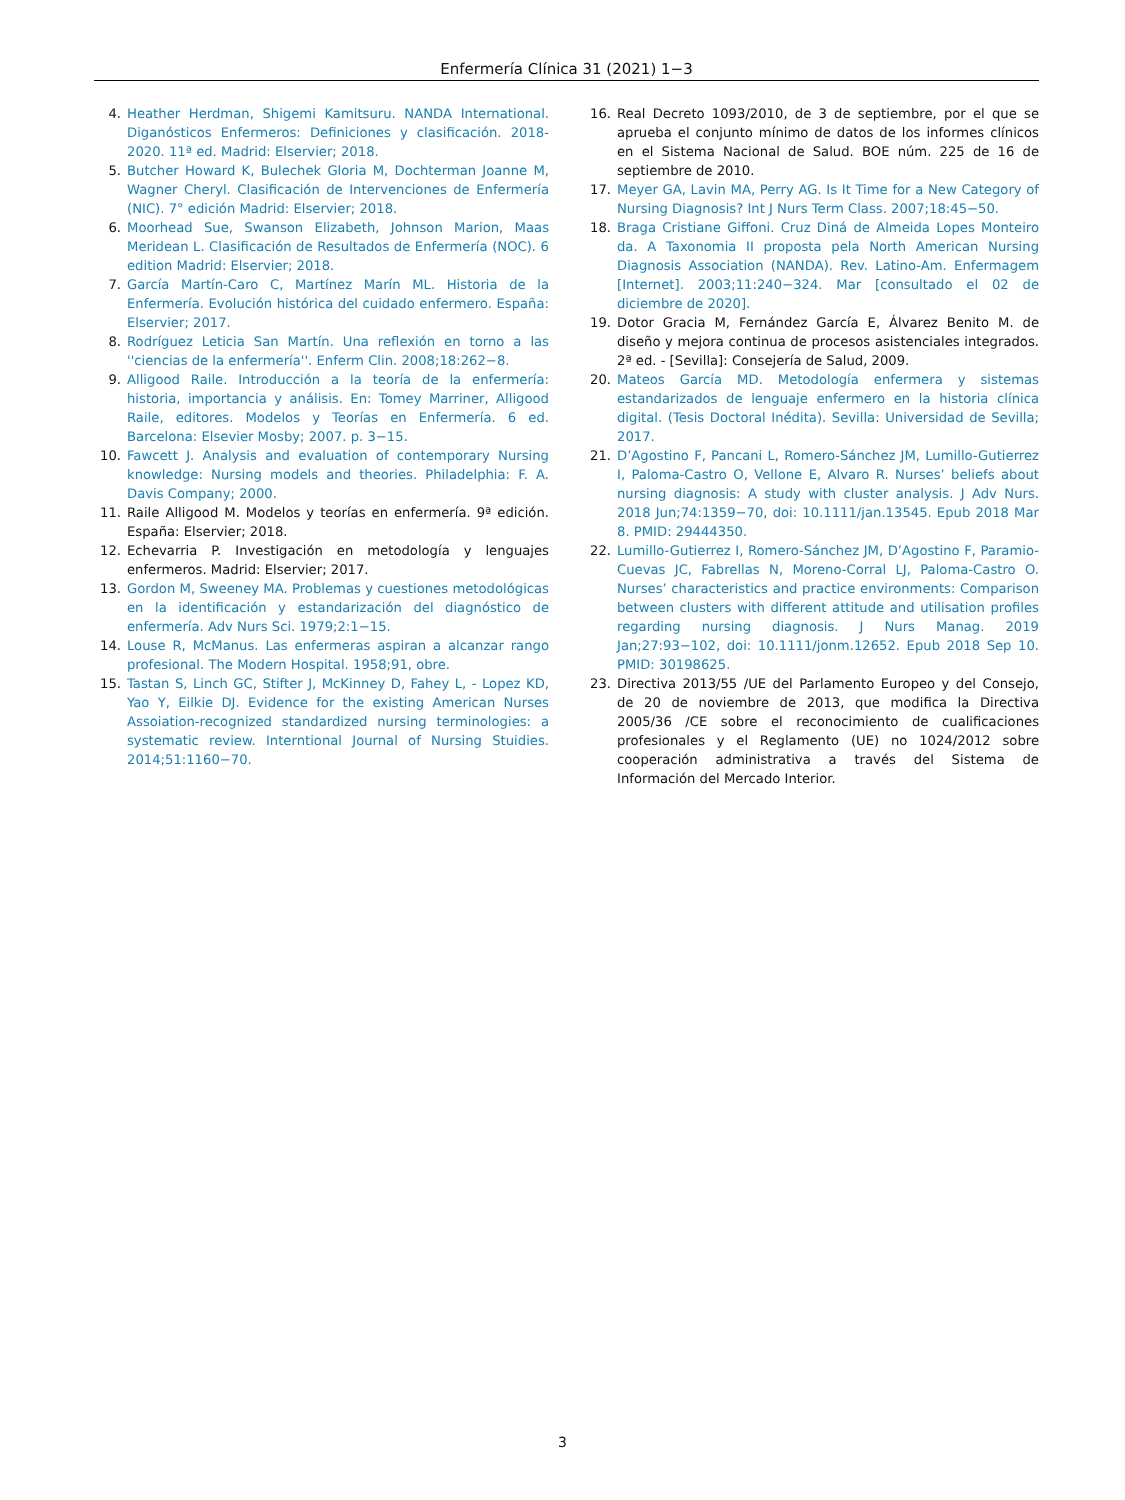Enfermería Clínica 31 (2021) 1−3
4. Heather Herdman, Shigemi Kamitsuru. NANDA International. Diganósticos Enfermeros: Definiciones y clasificación. 2018-2020. 11ª ed. Madrid: Elservier; 2018.
5. Butcher Howard K, Bulechek Gloria M, Dochterman Joanne M, Wagner Cheryl. Clasificación de Intervenciones de Enfermería (NIC). 7° edición Madrid: Elservier; 2018.
6. Moorhead Sue, Swanson Elizabeth, Johnson Marion, Maas Meridean L. Clasificación de Resultados de Enfermería (NOC). 6 edition Madrid: Elservier; 2018.
7. García Martín-Caro C, Martínez Marín ML. Historia de la Enfermería. Evolución histórica del cuidado enfermero. España: Elservier; 2017.
8. Rodríguez Leticia San Martín. Una reflexión en torno a las ''ciencias de la enfermería''. Enferm Clin. 2008;18:262−8.
9. Alligood Raile. Introducción a la teoría de la enfermería: historia, importancia y análisis. En: Tomey Marriner, Alligood Raile, editores. Modelos y Teorías en Enfermería. 6 ed. Barcelona: Elsevier Mosby; 2007. p. 3−15.
10. Fawcett J. Analysis and evaluation of contemporary Nursing knowledge: Nursing models and theories. Philadelphia: F. A. Davis Company; 2000.
11. Raile Alligood M. Modelos y teorías en enfermería. 9ª edición. España: Elservier; 2018.
12. Echevarria P. Investigación en metodología y lenguajes enfermeros. Madrid: Elservier; 2017.
13. Gordon M, Sweeney MA. Problemas y cuestiones metodológicas en la identificación y estandarización del diagnóstico de enfermería. Adv Nurs Sci. 1979;2:1−15.
14. Louse R, McManus. Las enfermeras aspiran a alcanzar rango profesional. The Modern Hospital. 1958;91, obre.
15. Tastan S, Linch GC, Stifter J, McKinney D, Fahey L, - Lopez KD, Yao Y, Eilkie DJ. Evidence for the existing American Nurses Assoiation-recognized standardized nursing terminologies: a systematic review. Interntional Journal of Nursing Stuidies. 2014;51:1160−70.
16. Real Decreto 1093/2010, de 3 de septiembre, por el que se aprueba el conjunto mínimo de datos de los informes clínicos en el Sistema Nacional de Salud. BOE núm. 225 de 16 de septiembre de 2010.
17. Meyer GA, Lavin MA, Perry AG. Is It Time for a New Category of Nursing Diagnosis? Int J Nurs Term Class. 2007;18:45−50.
18. Braga Cristiane Giffoni. Cruz Diná de Almeida Lopes Monteiro da. A Taxonomia II proposta pela North American Nursing Diagnosis Association (NANDA). Rev. Latino-Am. Enfermagem [Internet]. 2003;11:240−324. Mar [consultado el 02 de diciembre de 2020].
19. Dotor Gracia M, Fernández García E, Álvarez Benito M. de diseño y mejora continua de procesos asistenciales integrados. 2ª ed. - [Sevilla]: Consejería de Salud, 2009.
20. Mateos García MD. Metodología enfermera y sistemas estandarizados de lenguaje enfermero en la historia clínica digital. (Tesis Doctoral Inédita). Sevilla: Universidad de Sevilla; 2017.
21. D’Agostino F, Pancani L, Romero-Sánchez JM, Lumillo-Gutierrez I, Paloma-Castro O, Vellone E, Alvaro R. Nurses’ beliefs about nursing diagnosis: A study with cluster analysis. J Adv Nurs. 2018 Jun;74:1359−70, doi: 10.1111/jan.13545. Epub 2018 Mar 8. PMID: 29444350.
22. Lumillo-Gutierrez I, Romero-Sánchez JM, D’Agostino F, Paramio-Cuevas JC, Fabrellas N, Moreno-Corral LJ, Paloma-Castro O. Nurses’ characteristics and practice environments: Comparison between clusters with different attitude and utilisation profiles regarding nursing diagnosis. J Nurs Manag. 2019 Jan;27:93−102, doi: 10.1111/jonm.12652. Epub 2018 Sep 10. PMID: 30198625.
23. Directiva 2013/55 /UE del Parlamento Europeo y del Consejo, de 20 de noviembre de 2013, que modifica la Directiva 2005/36 /CE sobre el reconocimiento de cualificaciones profesionales y el Reglamento (UE) no 1024/2012 sobre cooperación administrativa a través del Sistema de Información del Mercado Interior.
3